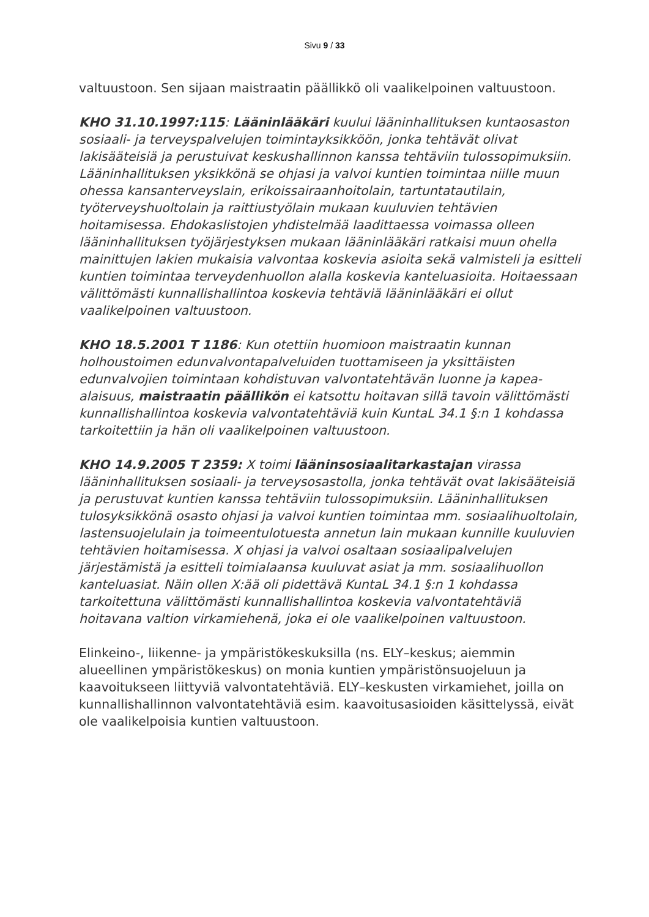Sivu 9 / 33
valtuustoon. Sen sijaan maistraatin päällikkö oli vaalikelpoinen valtuustoon.
KHO 31.10.1997:115: Lääninlääkäri kuului lääninhallituksen kuntaosaston sosiaali- ja terveyspalvelujen toimintayksikköön, jonka tehtävät olivat lakisääteisiä ja perustuivat keskushallinnon kanssa tehtäviin tulossopimuksiin. Lääninhallituksen yksikkönä se ohjasi ja valvoi kuntien toimintaa niille muun ohessa kansanterveyslain, erikoissairaanhoitolain, tartuntatautilain, työterveyshuoltolain ja raittiustyölain mukaan kuuluvien tehtävien hoitamisessa. Ehdokaslistojen yhdistelmää laadittaessa voimassa olleen lääninhallituksen työjärjestyksen mukaan lääninlääkäri ratkaisi muun ohella mainittujen lakien mukaisia valvontaa koskevia asioita sekä valmisteli ja esitteli kuntien toimintaa terveydenhuollon alalla koskevia kanteluasioita. Hoitaessaan välittömästi kunnallishallintoa koskevia tehtäviä lääninlääkäri ei ollut vaalikelpoinen valtuustoon.
KHO 18.5.2001 T 1186: Kun otettiin huomioon maistraatin kunnan holhoustoimen edunvalvontapalveluiden tuottamiseen ja yksittäisten edunvalvojien toimintaan kohdistuvan valvontatehtävän luonne ja kapea-alaisuus, maistraatin päällikön ei katsottu hoitavan sillä tavoin välittömästi kunnallishallintoa koskevia valvontatehtäviä kuin KuntaL 34.1 §:n 1 kohdassa tarkoitettiin ja hän oli vaalikelpoinen valtuustoon.
KHO 14.9.2005 T 2359: X toimi lääninsosiaalitarkastajan virassa lääninhallituksen sosiaali- ja terveysosastolla, jonka tehtävät ovat lakisääteisiä ja perustuvat kuntien kanssa tehtäviin tulossopimuksiin. Lääninhallituksen tulosyksikkönä osasto ohjasi ja valvoi kuntien toimintaa mm. sosiaalihuoltolain, lastensuojelulain ja toimeentulotuesta annetun lain mukaan kunnille kuuluvien tehtävien hoitamisessa. X ohjasi ja valvoi osaltaan sosiaalipalvelujen järjestämistä ja esitteli toimialaansa kuuluvat asiat ja mm. sosiaalihuollon kanteluasiat. Näin ollen X:ää oli pidettävä KuntaL 34.1 §:n 1 kohdassa tarkoitettuna välittömästi kunnallishallintoa koskevia valvontatehtäviä hoitavana valtion virkamiehenä, joka ei ole vaalikelpoinen valtuustoon.
Elinkeino-, liikenne- ja ympäristökeskuksilla (ns. ELY–keskus; aiemmin alueellinen ympäristökeskus) on monia kuntien ympäristönsuojeluun ja kaavoitukseen liittyviä valvontatehtäviä. ELY–keskusten virkamiehet, joilla on kunnallishallinnon valvontatehtäviä esim. kaavoitusasioiden käsittelyssä, eivät ole vaalikelpoisia kuntien valtuustoon.